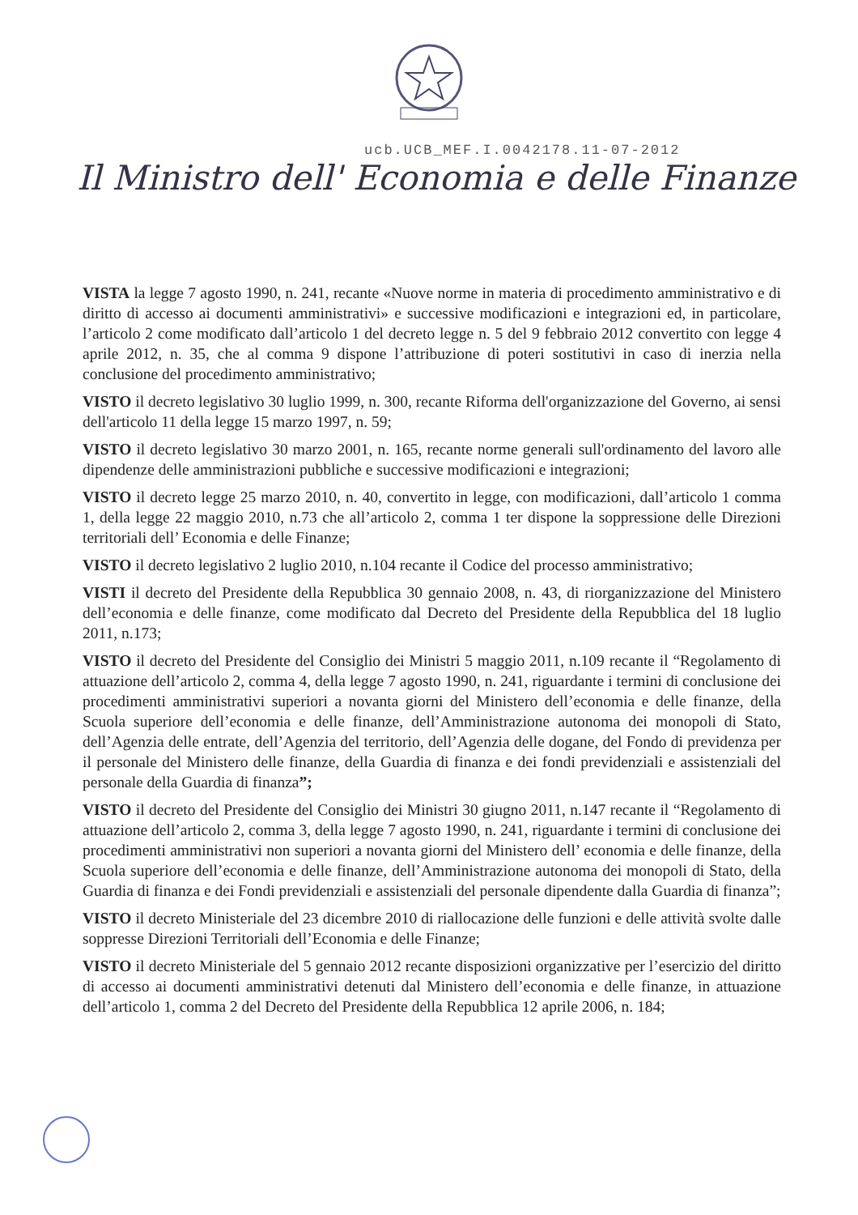ucb.UCB_MEF.I.0042178.11-07-2012
Il Ministro dell' Economia e delle Finanze
VISTA la legge 7 agosto 1990, n. 241, recante «Nuove norme in materia di procedimento amministrativo e di diritto di accesso ai documenti amministrativi» e successive modificazioni e integrazioni ed, in particolare, l’articolo 2 come modificato dall’articolo 1 del decreto legge n. 5 del 9 febbraio 2012 convertito con legge 4 aprile 2012, n. 35, che al comma 9 dispone l’attribuzione di poteri sostitutivi in caso di inerzia nella conclusione del procedimento amministrativo;
VISTO il decreto legislativo 30 luglio 1999, n. 300, recante Riforma dell'organizzazione del Governo, ai sensi dell'articolo 11 della legge 15 marzo 1997, n. 59;
VISTO il decreto legislativo 30 marzo 2001, n. 165, recante norme generali sull'ordinamento del lavoro alle dipendenze delle amministrazioni pubbliche e successive modificazioni e integrazioni;
VISTO il decreto legge 25 marzo 2010, n. 40, convertito in legge, con modificazioni, dall’articolo 1 comma 1, della legge 22 maggio 2010, n.73 che all’articolo 2, comma 1 ter dispone la soppressione delle Direzioni territoriali dell’ Economia e delle Finanze;
VISTO il decreto legislativo 2 luglio 2010, n.104 recante il Codice del processo amministrativo;
VISTI il decreto del Presidente della Repubblica 30 gennaio 2008, n. 43, di riorganizzazione del Ministero dell’economia e delle finanze, come modificato dal Decreto del Presidente della Repubblica del 18 luglio 2011, n.173;
VISTO il decreto del Presidente del Consiglio dei Ministri 5 maggio 2011, n.109 recante il “Regolamento di attuazione dell’articolo 2, comma 4, della legge 7 agosto 1990, n. 241, riguardante i termini di conclusione dei procedimenti amministrativi superiori a novanta giorni del Ministero dell’economia e delle finanze, della Scuola superiore dell’economia e delle finanze, dell’Amministrazione autonoma dei monopoli di Stato, dell’Agenzia delle entrate, dell’Agenzia del territorio, dell’Agenzia delle dogane, del Fondo di previdenza per il personale del Ministero delle finanze, della Guardia di finanza e dei fondi previdenziali e assistenziali del personale della Guardia di finanza”;
VISTO il decreto del Presidente del Consiglio dei Ministri 30 giugno 2011, n.147 recante il “Regolamento di attuazione dell’articolo 2, comma 3, della legge 7 agosto 1990, n. 241, riguardante i termini di conclusione dei procedimenti amministrativi non superiori a novanta giorni del Ministero dell’ economia e delle finanze, della Scuola superiore dell’economia e delle finanze, dell’Amministrazione autonoma dei monopoli di Stato, della Guardia di finanza e dei Fondi previdenziali e assistenziali del personale dipendente dalla Guardia di finanza”;
VISTO il decreto Ministeriale del 23 dicembre 2010 di riallocazione delle funzioni e delle attività svolte dalle soppresse Direzioni Territoriali dell’Economia e delle Finanze;
VISTO il decreto Ministeriale del 5 gennaio 2012 recante disposizioni organizzative per l’esercizio del diritto di accesso ai documenti amministrativi detenuti dal Ministero dell’economia e delle finanze, in attuazione dell’articolo 1, comma 2 del Decreto del Presidente della Repubblica 12 aprile 2006, n. 184;